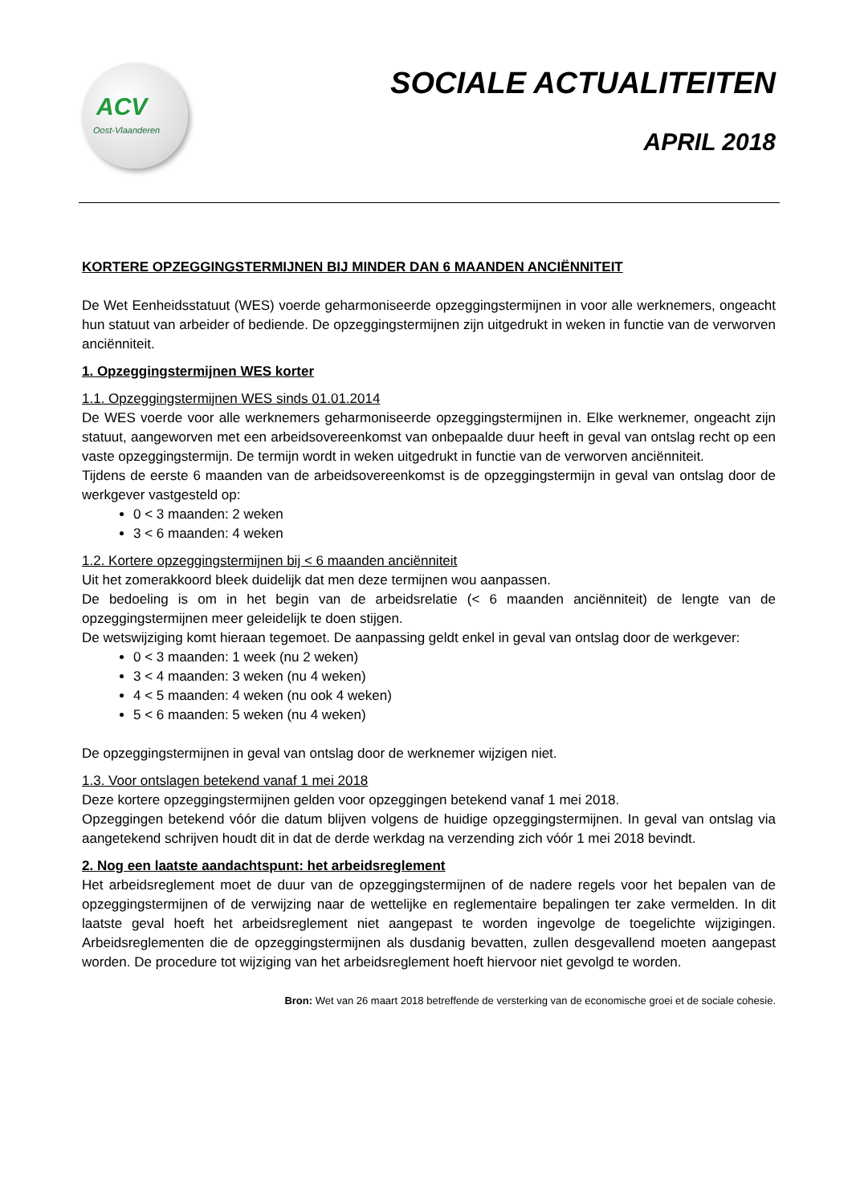ACV
Oost-Vlaanderen
SOCIALE ACTUALITEITEN
APRIL 2018
KORTERE OPZEGGINGSTERMIJNEN BIJ MINDER DAN 6 MAANDEN ANCIËNNITEIT
De Wet Eenheidsstatuut (WES) voerde geharmoniseerde opzeggingstermijnen in voor alle werknemers, ongeacht hun statuut van arbeider of bediende. De opzeggingstermijnen zijn uitgedrukt in weken in functie van de verworven anciënniteit.
1. Opzeggingstermijnen WES korter
1.1. Opzeggingstermijnen WES sinds 01.01.2014
De WES voerde voor alle werknemers geharmoniseerde opzeggingstermijnen in. Elke werknemer, ongeacht zijn statuut, aangeworven met een arbeidsovereenkomst van onbepaalde duur heeft in geval van ontslag recht op een vaste opzeggingstermijn. De termijn wordt in weken uitgedrukt in functie van de verworven anciënniteit.
Tijdens de eerste 6 maanden van de arbeidsovereenkomst is de opzeggingstermijn in geval van ontslag door de werkgever vastgesteld op:
0 < 3 maanden: 2 weken
3 < 6 maanden: 4 weken
1.2. Kortere opzeggingstermijnen bij < 6 maanden anciënniteit
Uit het zomerakkoord bleek duidelijk dat men deze termijnen wou aanpassen.
De bedoeling is om in het begin van de arbeidsrelatie (< 6 maanden anciënniteit) de lengte van de opzeggingstermijnen meer geleidelijk te doen stijgen.
De wetswijziging komt hieraan tegemoet. De aanpassing geldt enkel in geval van ontslag door de werkgever:
0 < 3 maanden: 1 week (nu 2 weken)
3 < 4 maanden: 3 weken (nu 4 weken)
4 < 5 maanden: 4 weken (nu ook 4 weken)
5 < 6 maanden: 5 weken (nu 4 weken)
De opzeggingstermijnen in geval van ontslag door de werknemer wijzigen niet.
1.3. Voor ontslagen betekend vanaf 1 mei 2018
Deze kortere opzeggingstermijnen gelden voor opzeggingen betekend vanaf 1 mei 2018.
Opzeggingen betekend vóór die datum blijven volgens de huidige opzeggingstermijnen. In geval van ontslag via aangetekend schrijven houdt dit in dat de derde werkdag na verzending zich vóór 1 mei 2018 bevindt.
2. Nog een laatste aandachtspunt: het arbeidsreglement
Het arbeidsreglement moet de duur van de opzeggingstermijnen of de nadere regels voor het bepalen van de opzeggingstermijnen of de verwijzing naar de wettelijke en reglementaire bepalingen ter zake vermelden. In dit laatste geval hoeft het arbeidsreglement niet aangepast te worden ingevolge de toegelichte wijzigingen. Arbeidsreglementen die de opzeggingstermijnen als dusdanig bevatten, zullen desgevallend moeten aangepast worden. De procedure tot wijziging van het arbeidsreglement hoeft hiervoor niet gevolgd te worden.
Bron: Wet van 26 maart 2018 betreffende de versterking van de economische groei et de sociale cohesie.